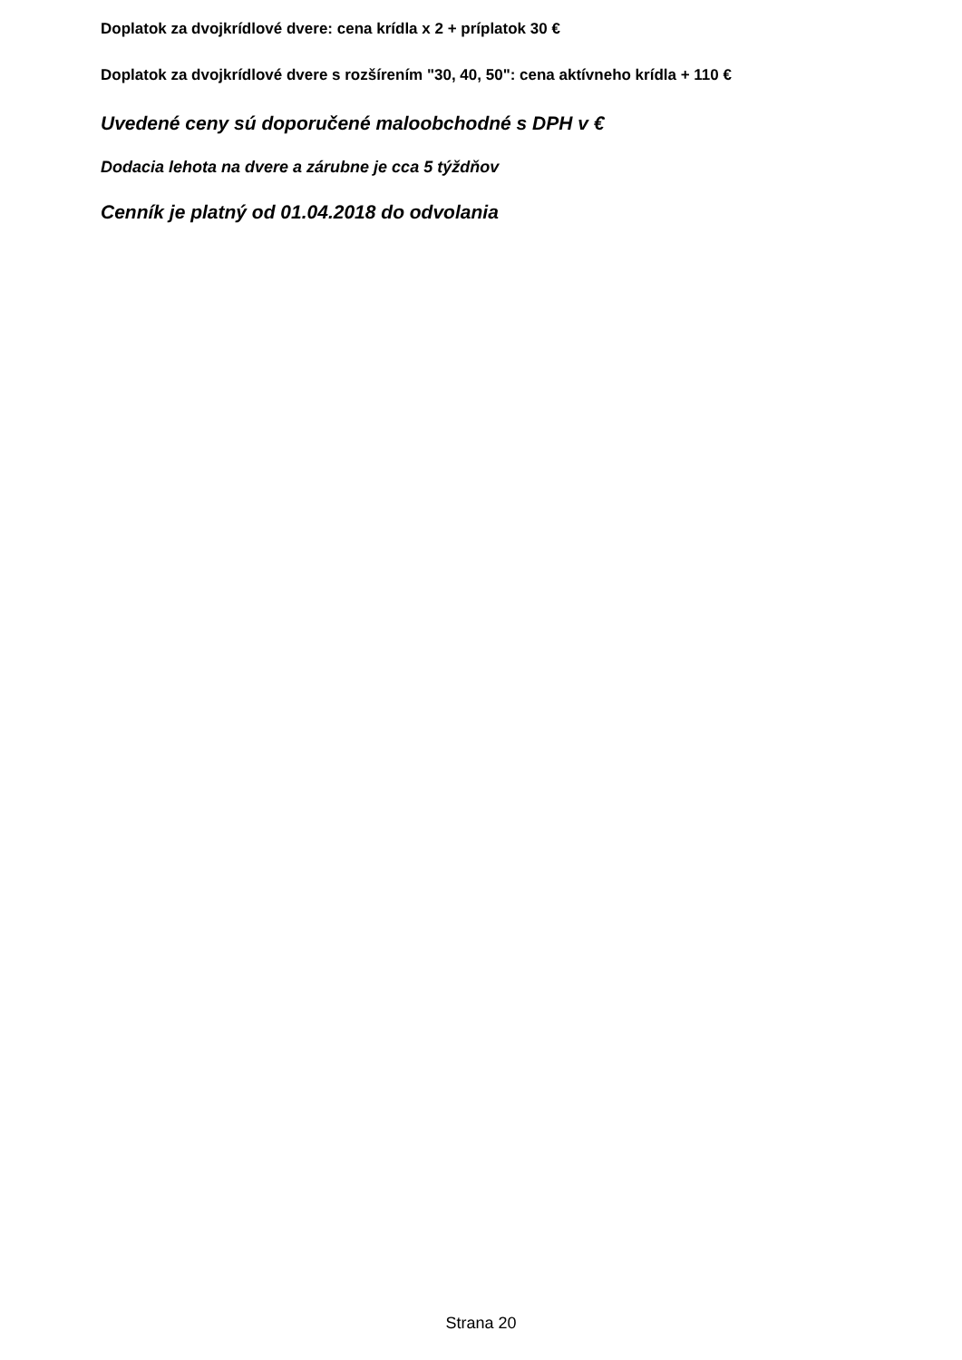Doplatok za dvojkrídlové dvere: cena krídla x 2 + príplatok 30 €
Doplatok za dvojkrídlové dvere s rozšírením "30, 40, 50": cena aktívneho krídla + 110 €
Uvedené ceny sú doporučené maloobchodné s DPH v €
Dodacia lehota na dvere a zárubne je cca 5 týždňov
Cenník je platný od 01.04.2018 do odvolania
Strana 20